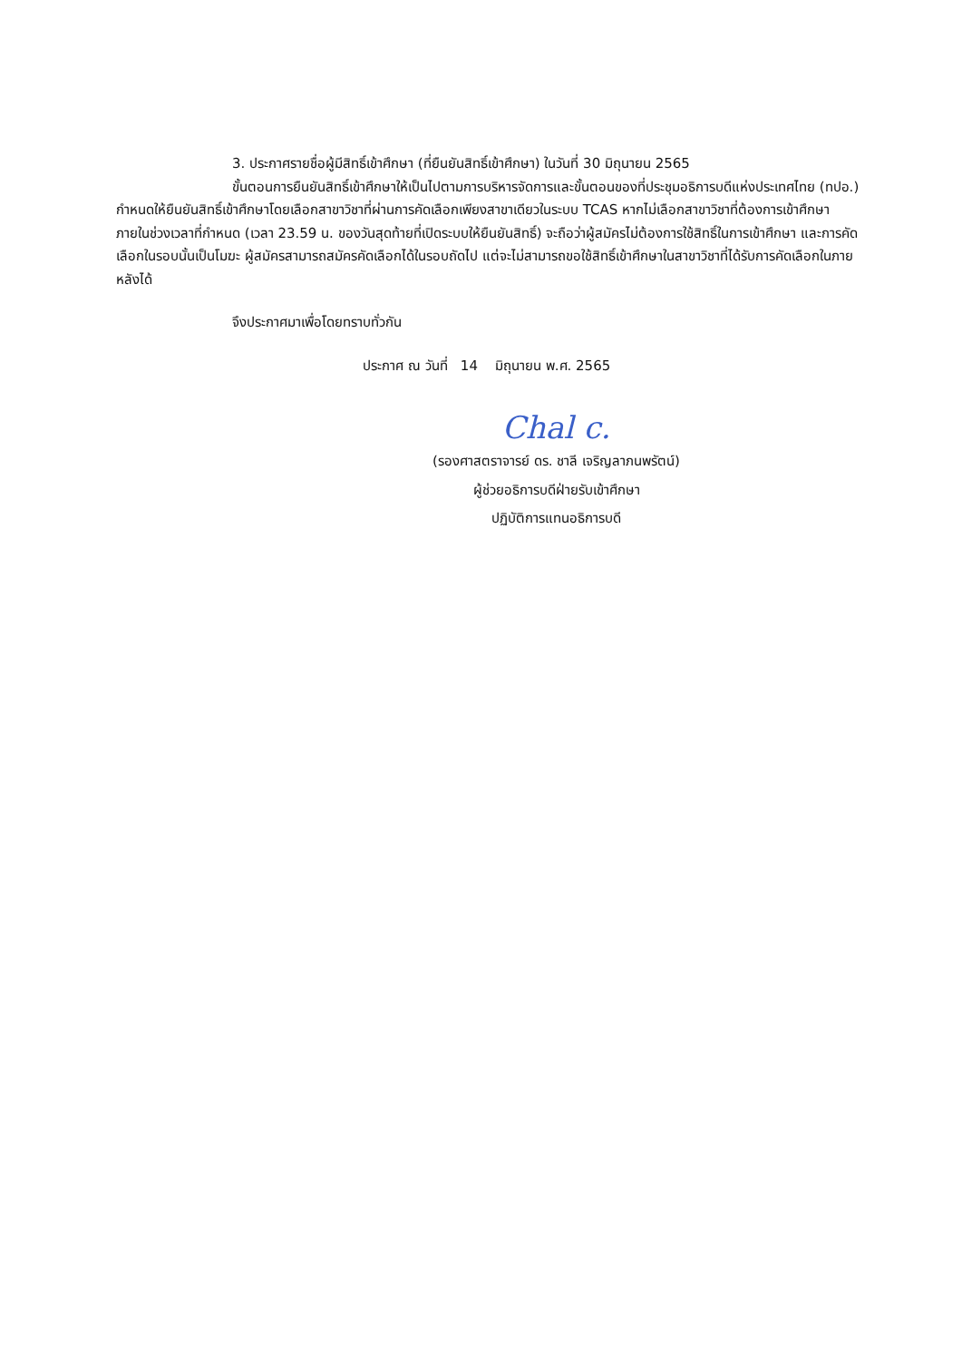3. ประกาศรายชื่อผู้มีสิทธิ์เข้าศึกษา (ที่ยืนยันสิทธิ์เข้าศึกษา) ในวันที่ 30 มิถุนายน 2565
ขั้นตอนการยืนยันสิทธิ์เข้าศึกษาให้เป็นไปตามการบริหารจัดการและขั้นตอนของที่ประชุมอธิการบดีแห่งประเทศไทย (ทปอ.) กำหนดให้ยืนยันสิทธิ์เข้าศึกษาโดยเลือกสาขาวิชาที่ผ่านการคัดเลือกเพียงสาขาเดียวในระบบ TCAS หากไม่เลือกสาขาวิชาที่ต้องการเข้าศึกษาภายในช่วงเวลาที่กำหนด (เวลา 23.59 น. ของวันสุดท้ายที่เปิดระบบให้ยืนยันสิทธิ์) จะถือว่าผู้สมัครไม่ต้องการใช้สิทธิ์ในการเข้าศึกษา และการคัดเลือกในรอบนั้นเป็นโมฆะ ผู้สมัครสามารถสมัครคัดเลือกได้ในรอบถัดไป แต่จะไม่สามารถขอใช้สิทธิ์เข้าศึกษาในสาขาวิชาที่ได้รับการคัดเลือกในภายหลังได้
จึงประกาศมาเพื่อโดยทราบทั่วกัน
ประกาศ ณ วันที่ 14 มิถุนายน พ.ศ. 2565
Chal c.
(รองศาสตราจารย์ ดร. ชาลี เจริญลาภนพรัตน์)
ผู้ช่วยอธิการบดีฝ่ายรับเข้าศึกษา
ปฏิบัติการแทนอธิการบดี